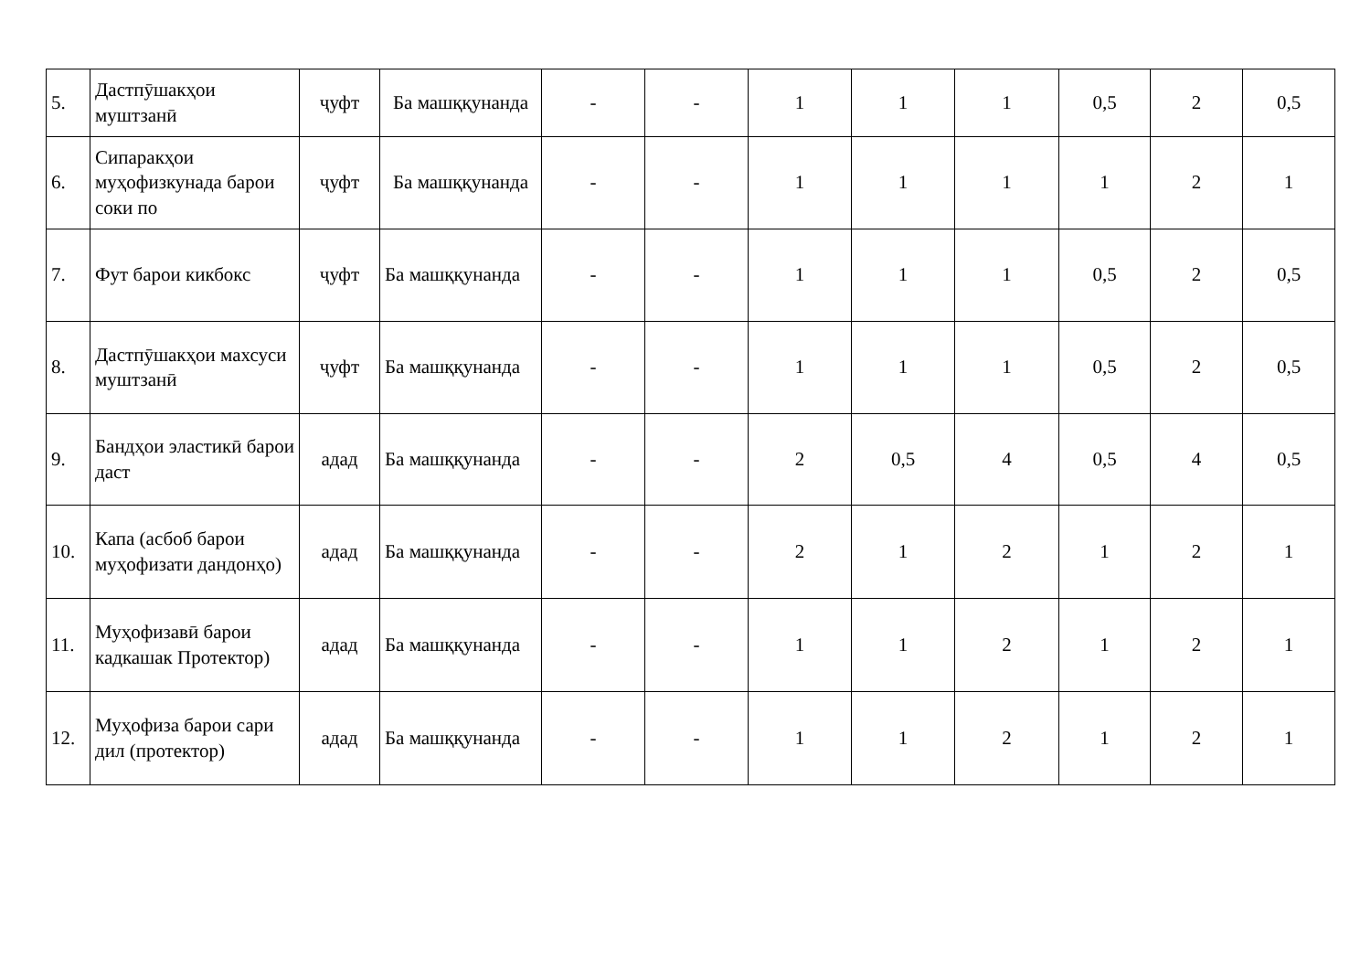| 5. | Дастпӯшакҳои муштзанӣ | ҷуфт | Ба машққунанда | - | - | 1 | 1 | 1 | 0,5 | 2 | 0,5 |
| 6. | Сипаракҳои муҳофизкунада барои соки по | ҷуфт | Ба машққунанда | - | - | 1 | 1 | 1 | 1 | 2 | 1 |
| 7. | Фут барои кикбокс | ҷуфт | Ба машққунанда | - | - | 1 | 1 | 1 | 0,5 | 2 | 0,5 |
| 8. | Дастпӯшакҳои махсуси муштзанӣ | ҷуфт | Ба машққунанда | - | - | 1 | 1 | 1 | 0,5 | 2 | 0,5 |
| 9. | Бандҳои эластикӣ барои даст | адад | Ба машққунанда | - | - | 2 | 0,5 | 4 | 0,5 | 4 | 0,5 |
| 10. | Капа (асбоб барои муҳофизати дандонҳо) | адад | Ба машққунанда | - | - | 2 | 1 | 2 | 1 | 2 | 1 |
| 11. | Муҳофизавӣ барои кадкашак Протектор) | адад | Ба машққунанда | - | - | 1 | 1 | 2 | 1 | 2 | 1 |
| 12. | Муҳофиза барои сари дил (протектор) | адад | Ба машққунанда | - | - | 1 | 1 | 2 | 1 | 2 | 1 |